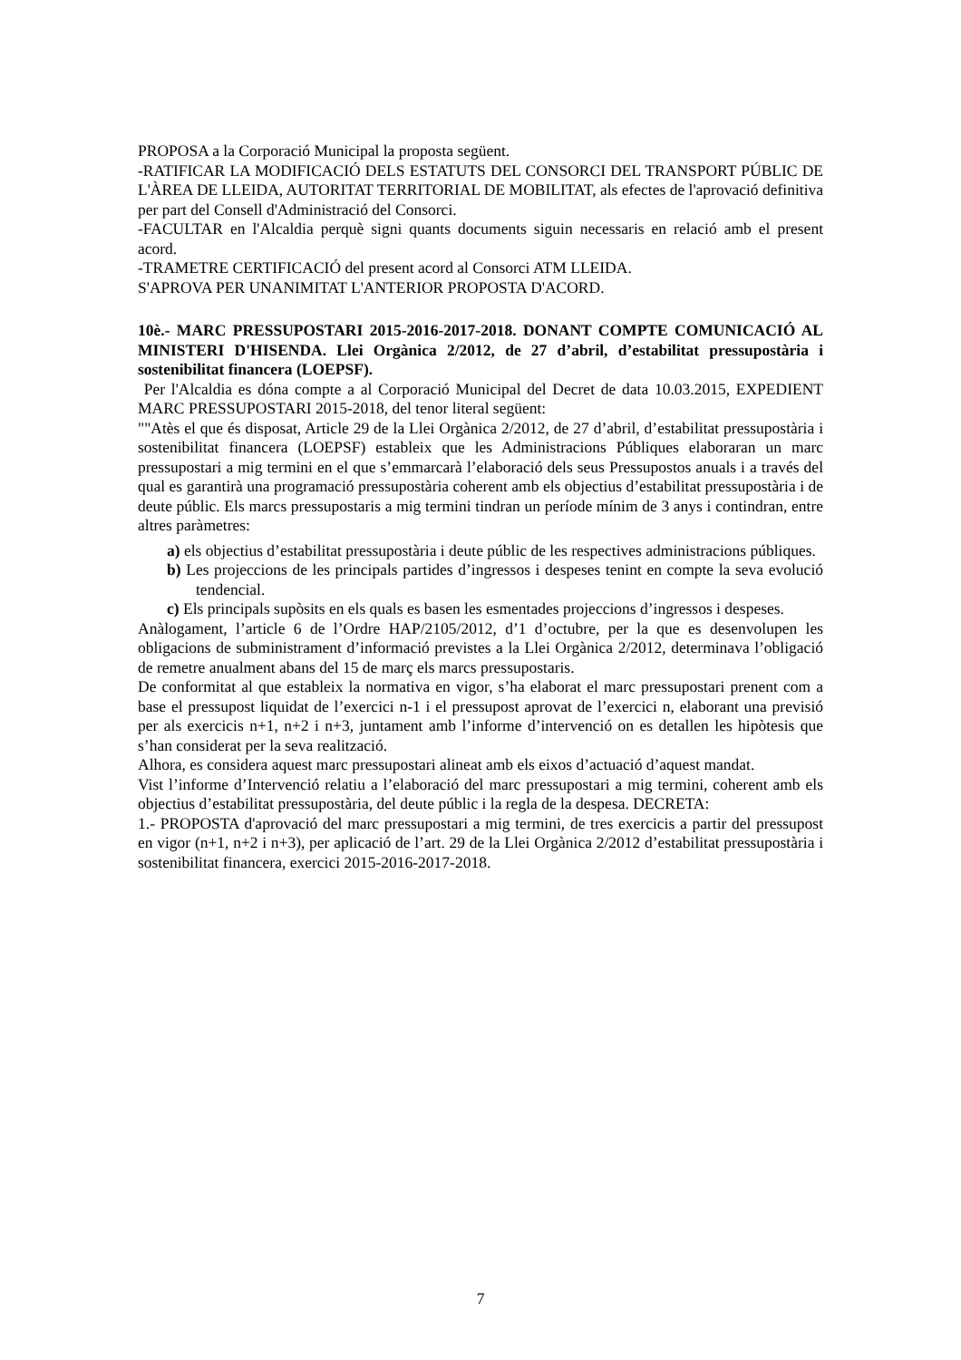PROPOSA a la Corporació Municipal la proposta següent.
-RATIFICAR LA MODIFICACIÓ DELS ESTATUTS DEL CONSORCI DEL TRANSPORT PÚBLIC DE L'ÀREA DE LLEIDA, AUTORITAT TERRITORIAL DE MOBILITAT, als efectes de l'aprovació definitiva per part del Consell d'Administració del Consorci.
-FACULTAR en l'Alcaldia perquè signi quants documents siguin necessaris en relació amb el present acord.
-TRAMETRE CERTIFICACIÓ del present acord al Consorci ATM LLEIDA.
S'APROVA PER UNANIMITAT L'ANTERIOR PROPOSTA D'ACORD.
10è.- MARC PRESSUPOSTARI 2015-2016-2017-2018. DONANT COMPTE COMUNICACIÓ AL MINISTERI D'HISENDA. Llei Orgànica 2/2012, de 27 d’abril, d’estabilitat pressupostària i sostenibilitat financera (LOEPSF).
Per l'Alcaldia es dóna compte a al Corporació Municipal del Decret de data 10.03.2015, EXPEDIENT MARC PRESSUPOSTARI 2015-2018, del tenor literal següent:
""Atès el que és disposat, Article 29 de la Llei Orgànica 2/2012, de 27 d’abril, d’estabilitat pressupostària i sostenibilitat financera (LOEPSF) estableix que les Administracions Públiques elaboraran un marc pressupostari a mig termini en el que s’emmarcarà l’elaboració dels seus Pressupostos anuals i a través del qual es garantirà una programació pressupostària coherent amb els objectius d’estabilitat pressupostària i de deute públic. Els marcs pressupostaris a mig termini tindran un període mínim de 3 anys i contindran, entre altres paràmetres:
a) els objectius d’estabilitat pressupostària i deute públic de les respectives administracions públiques.
b) Les projeccions de les principals partides d’ingressos i despeses tenint en compte la seva evolució tendencial.
c) Els principals supòsits en els quals es basen les esmentades projeccions d’ingressos i despeses.
Anàlogament, l’article 6 de l’Ordre HAP/2105/2012, d’1 d’octubre, per la que es desenvolupen les obligacions de subministrament d’informació previstes a la Llei Orgànica 2/2012, determinava l’obligació de remetre anualment abans del 15 de març els marcs pressupostaris.
De conformitat al que estableix la normativa en vigor, s’ha elaborat el marc pressupostari prenent com a base el pressupost liquidat de l’exercici n-1 i el pressupost aprovat de l’exercici n, elaborant una previsió per als exercicis n+1, n+2 i n+3, juntament amb l’informe d’intervenció on es detallen les hipòtesis que s’han considerat per la seva realització.
Alhora, es considera aquest marc pressupostari alineat amb els eixos d’actuació d’aquest mandat.
Vist l’informe d’Intervenció relatiu a l’elaboració del marc pressupostari a mig termini, coherent amb els objectius d’estabilitat pressupostària, del deute públic i la regla de la despesa. DECRETA:
1.- PROPOSTA d'aprovació del marc pressupostari a mig termini, de tres exercicis a partir del pressupost en vigor (n+1, n+2 i n+3), per aplicació de l’art. 29 de la Llei Orgànica 2/2012 d’estabilitat pressupostària i sostenibilitat financera, exercici 2015-2016-2017-2018.
7